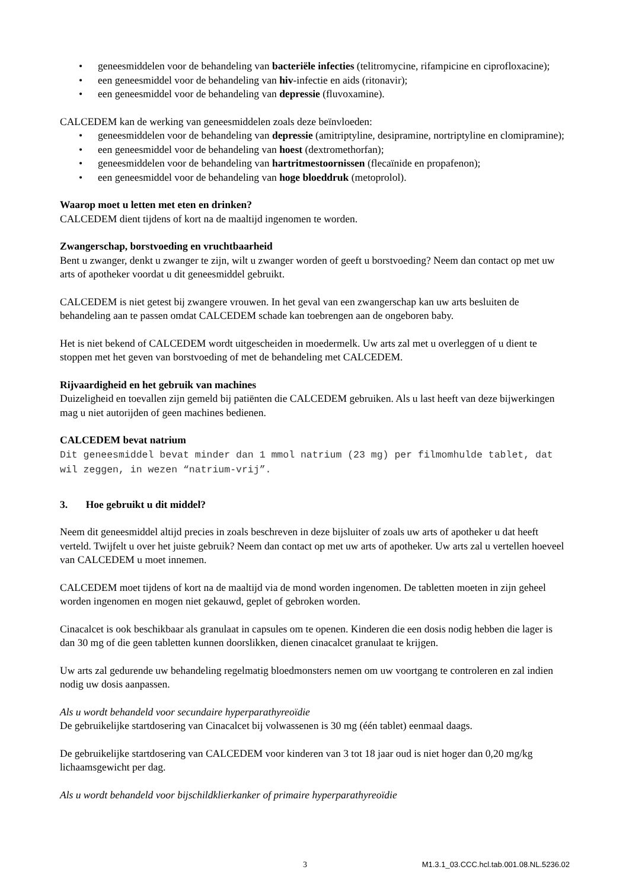• geneesmiddelen voor de behandeling van bacteriële infecties (telitromycine, rifampicine en ciprofloxacine);
• een geneesmiddel voor de behandeling van hiv-infectie en aids (ritonavir);
• een geneesmiddel voor de behandeling van depressie (fluvoxamine).
CALCEDEM kan de werking van geneesmiddelen zoals deze beïnvloeden:
• geneesmiddelen voor de behandeling van depressie (amitriptyline, desipramine, nortriptyline en clomipramine);
• een geneesmiddel voor de behandeling van hoest (dextromethorfan);
• geneesmiddelen voor de behandeling van hartritmestoornissen (flecaïnide en propafenon);
• een geneesmiddel voor de behandeling van hoge bloeddruk (metoprolol).
Waarop moet u letten met eten en drinken?
CALCEDEM dient tijdens of kort na de maaltijd ingenomen te worden.
Zwangerschap, borstvoeding en vruchtbaarheid
Bent u zwanger, denkt u zwanger te zijn, wilt u zwanger worden of geeft u borstvoeding? Neem dan contact op met uw arts of apotheker voordat u dit geneesmiddel gebruikt.
CALCEDEM is niet getest bij zwangere vrouwen. In het geval van een zwangerschap kan uw arts besluiten de behandeling aan te passen omdat CALCEDEM schade kan toebrengen aan de ongeboren baby.
Het is niet bekend of CALCEDEM wordt uitgescheiden in moedermelk. Uw arts zal met u overleggen of u dient te stoppen met het geven van borstvoeding of met de behandeling met CALCEDEM.
Rijvaardigheid en het gebruik van machines
Duizeligheid en toevallen zijn gemeld bij patiënten die CALCEDEM gebruiken. Als u last heeft van deze bijwerkingen mag u niet autorijden of geen machines bedienen.
CALCEDEM bevat natrium
Dit geneesmiddel bevat minder dan 1 mmol natrium (23 mg) per filmomhulde tablet, dat wil zeggen, in wezen “natrium-vrij”.
3. Hoe gebruikt u dit middel?
Neem dit geneesmiddel altijd precies in zoals beschreven in deze bijsluiter of zoals uw arts of apotheker u dat heeft verteld. Twijfelt u over het juiste gebruik? Neem dan contact op met uw arts of apotheker. Uw arts zal u vertellen hoeveel van CALCEDEM u moet innemen.
CALCEDEM moet tijdens of kort na de maaltijd via de mond worden ingenomen. De tabletten moeten in zijn geheel worden ingenomen en mogen niet gekauwd, geplet of gebroken worden.
Cinacalcet is ook beschikbaar als granulaat in capsules om te openen. Kinderen die een dosis nodig hebben die lager is dan 30 mg of die geen tabletten kunnen doorslikken, dienen cinacalcet granulaat te krijgen.
Uw arts zal gedurende uw behandeling regelmatig bloedmonsters nemen om uw voortgang te controleren en zal indien nodig uw dosis aanpassen.
Als u wordt behandeld voor secundaire hyperparathyreoïdie
De gebruikelijke startdosering van Cinacalcet bij volwassenen is 30 mg (één tablet) eenmaal daags.
De gebruikelijke startdosering van CALCEDEM voor kinderen van 3 tot 18 jaar oud is niet hoger dan 0,20 mg/kg lichaamsgewicht per dag.
Als u wordt behandeld voor bijschildklierkanker of primaire hyperparathyreoïdie
3 M1.3.1_03.CCC.hcl.tab.001.08.NL.5236.02